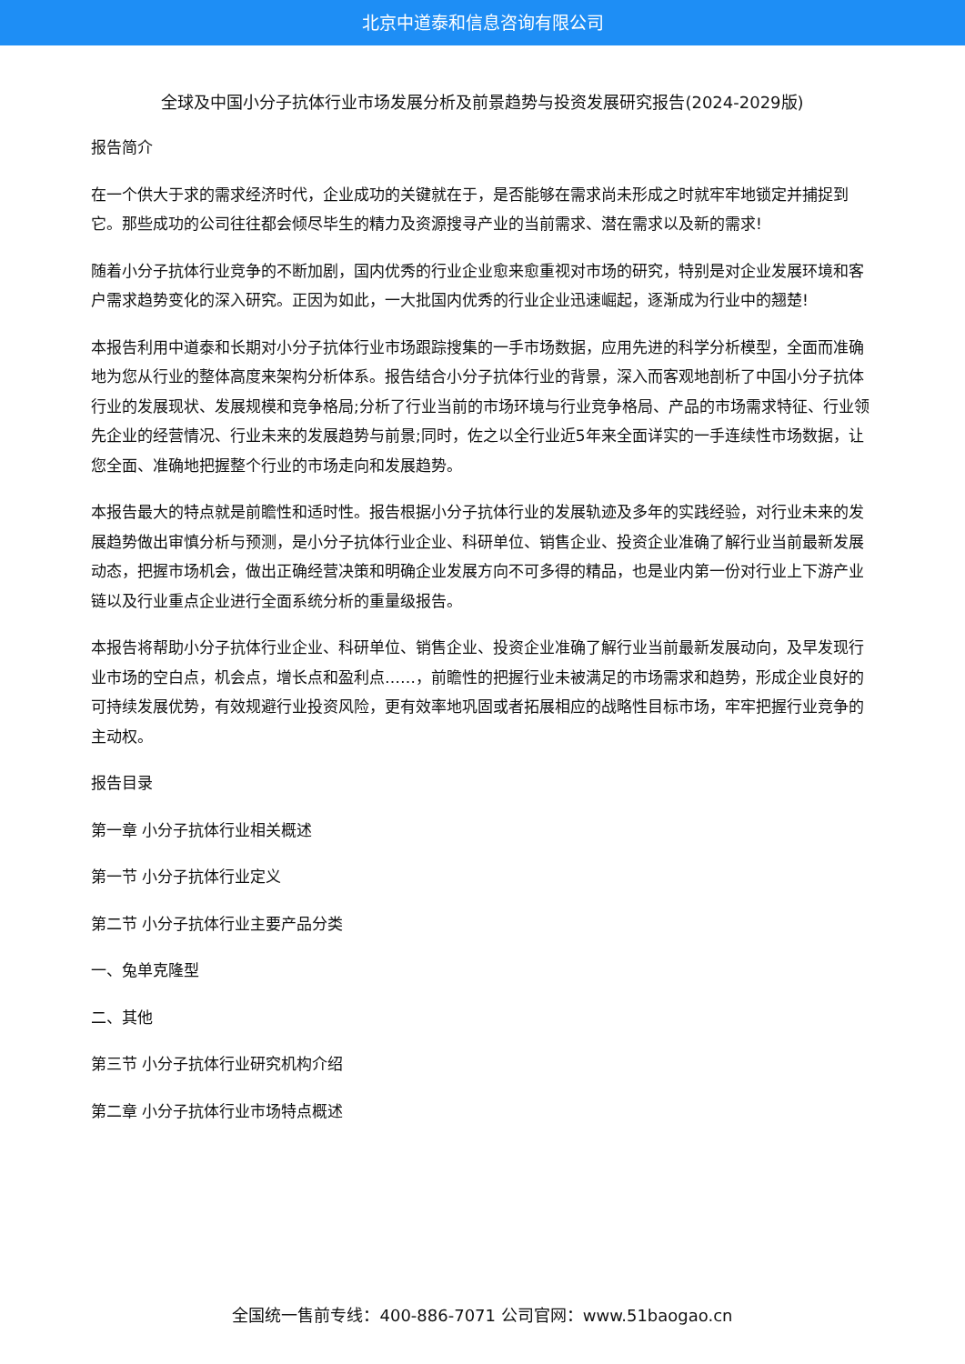北京中道泰和信息咨询有限公司
全球及中国小分子抗体行业市场发展分析及前景趋势与投资发展研究报告(2024-2029版)
报告简介
在一个供大于求的需求经济时代，企业成功的关键就在于，是否能够在需求尚未形成之时就牢牢地锁定并捕捉到它。那些成功的公司往往都会倾尽毕生的精力及资源搜寻产业的当前需求、潜在需求以及新的需求!
随着小分子抗体行业竞争的不断加剧，国内优秀的行业企业愈来愈重视对市场的研究，特别是对企业发展环境和客户需求趋势变化的深入研究。正因为如此，一大批国内优秀的行业企业迅速崛起，逐渐成为行业中的翘楚!
本报告利用中道泰和长期对小分子抗体行业市场跟踪搜集的一手市场数据，应用先进的科学分析模型，全面而准确地为您从行业的整体高度来架构分析体系。报告结合小分子抗体行业的背景，深入而客观地剖析了中国小分子抗体行业的发展现状、发展规模和竞争格局;分析了行业当前的市场环境与行业竞争格局、产品的市场需求特征、行业领先企业的经营情况、行业未来的发展趋势与前景;同时，佐之以全行业近5年来全面详实的一手连续性市场数据，让您全面、准确地把握整个行业的市场走向和发展趋势。
本报告最大的特点就是前瞻性和适时性。报告根据小分子抗体行业的发展轨迹及多年的实践经验，对行业未来的发展趋势做出审慎分析与预测，是小分子抗体行业企业、科研单位、销售企业、投资企业准确了解行业当前最新发展动态，把握市场机会，做出正确经营决策和明确企业发展方向不可多得的精品，也是业内第一份对行业上下游产业链以及行业重点企业进行全面系统分析的重量级报告。
本报告将帮助小分子抗体行业企业、科研单位、销售企业、投资企业准确了解行业当前最新发展动向，及早发现行业市场的空白点，机会点，增长点和盈利点……，前瞻性的把握行业未被满足的市场需求和趋势，形成企业良好的可持续发展优势，有效规避行业投资风险，更有效率地巩固或者拓展相应的战略性目标市场，牢牢把握行业竞争的主动权。
报告目录
第一章 小分子抗体行业相关概述
第一节 小分子抗体行业定义
第二节 小分子抗体行业主要产品分类
一、兔单克隆型
二、其他
第三节 小分子抗体行业研究机构介绍
第二章 小分子抗体行业市场特点概述
全国统一售前专线：400-886-7071 公司官网：www.51baogao.cn